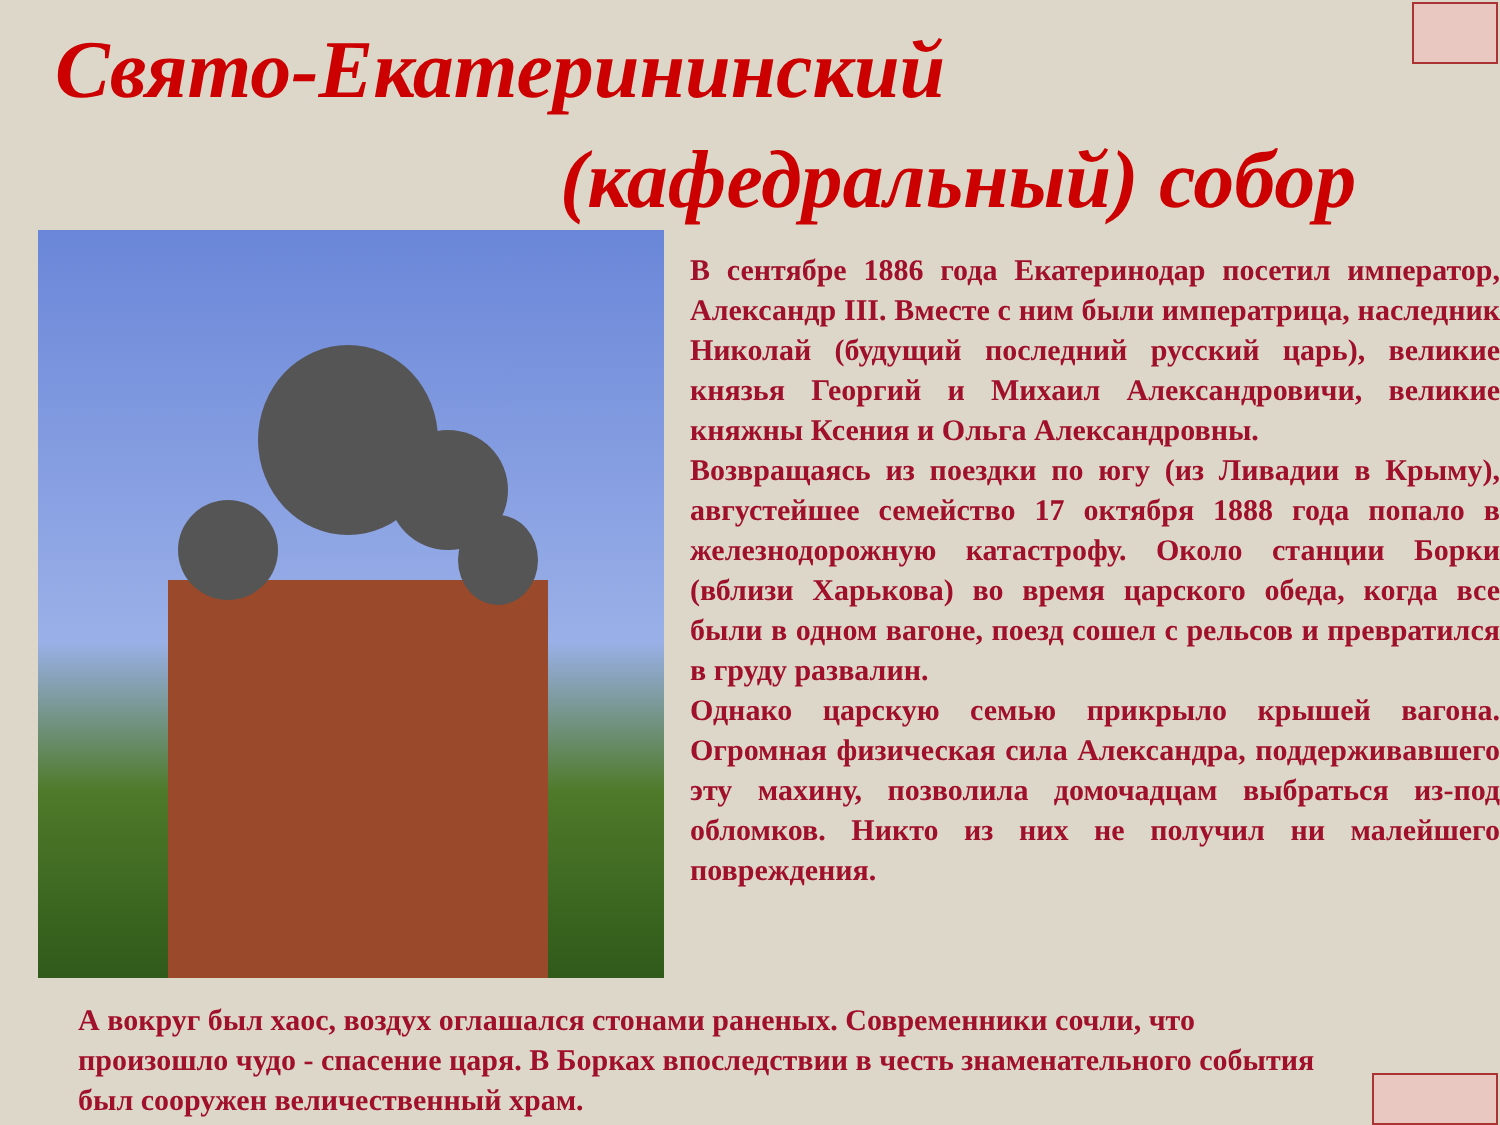Свято-Екатерининский
(кафедральный) собор
В сентябре 1886 года Екатеринодар посетил император, Александр III. Вместе с ним были императрица, наследник Николай (будущий последний русский царь), великие князья Георгий и Михаил Александровичи, великие княжны Ксения и Ольга Александровны.
Возвращаясь из поездки по югу (из Ливадии в Крыму), августейшее семейство 17 октября 1888 года попало в железнодорожную катастрофу. Около станции Борки (вблизи Харькова) во время царского обеда, когда все были в одном вагоне, поезд сошел с рельсов и превратился в груду развалин.
Однако царскую семью прикрыло крышей вагона. Огромная физическая сила Александра, поддерживавшего эту махину, позволила домочадцам выбраться из-под обломков. Никто из них не получил ни малейшего повреждения.
А вокруг был хаос, воздух оглашался стонами раненых. Современники сочли, что произошло чудо - спасение царя. В Борках впоследствии в честь знаменательного события был сооружен величественный храм.